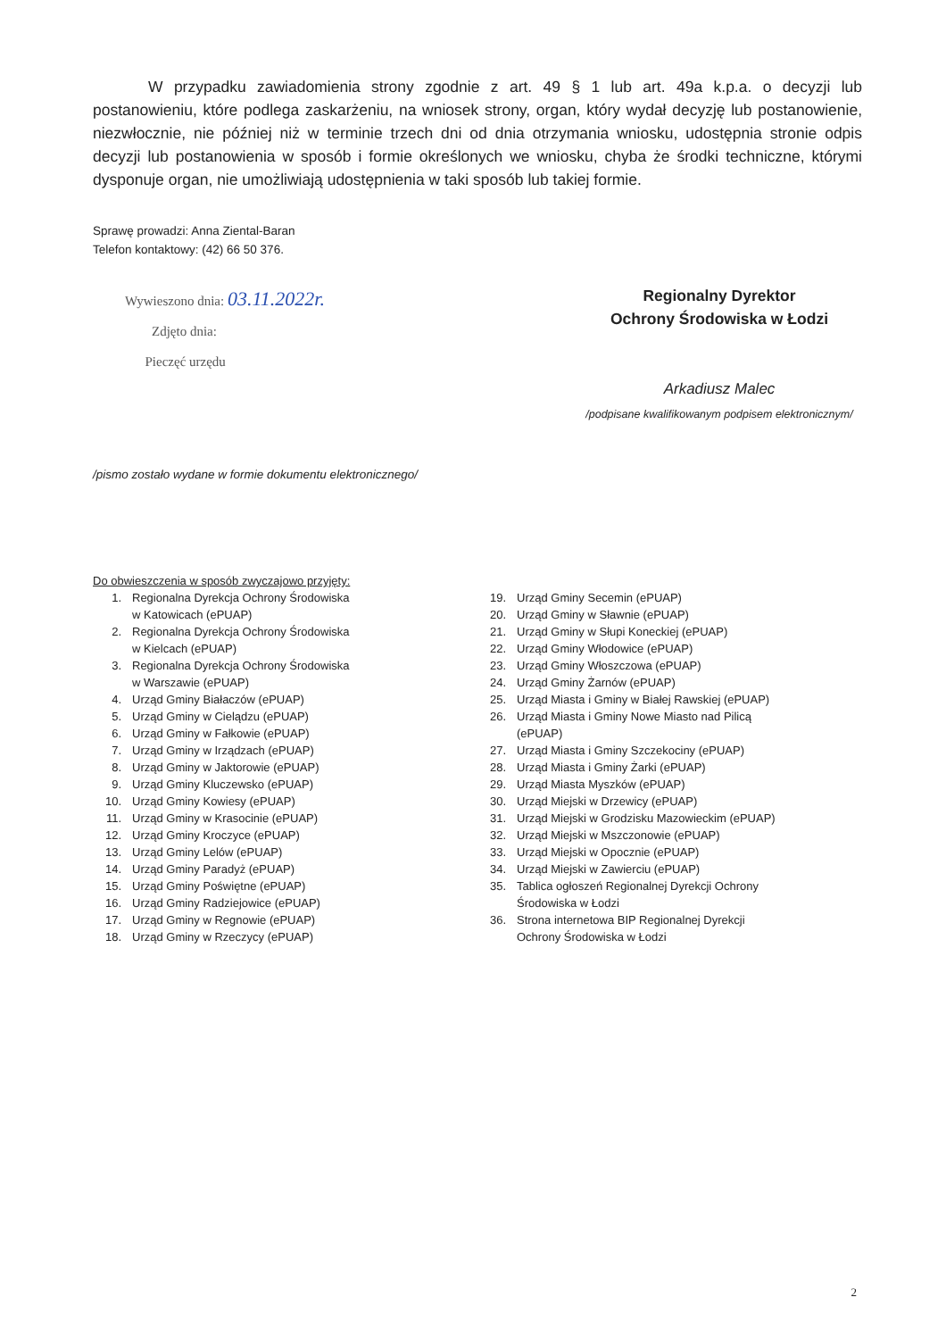W przypadku zawiadomienia strony zgodnie z art. 49 § 1 lub art. 49a k.p.a. o decyzji lub postanowieniu, które podlega zaskarżeniu, na wniosek strony, organ, który wydał decyzję lub postanowienie, niezwłocznie, nie później niż w terminie trzech dni od dnia otrzymania wniosku, udostępnia stronie odpis decyzji lub postanowienia w sposób i formie określonych we wniosku, chyba że środki techniczne, którymi dysponuje organ, nie umożliwiają udostępnienia w taki sposób lub takiej formie.
Sprawę prowadzi: Anna Ziental-Baran
Telefon kontaktowy: (42) 66 50 376.
Wywieszono dnia: 03.11.2022r.
Zdjęto dnia:
Pieczęć urzędu
Regionalny Dyrektor
Ochrony Środowiska w Łodzi
Arkadiusz Malec
/podpisane kwalifikowanym podpisem elektronicznym/
/pismo zostało wydane w formie dokumentu elektronicznego/
Do obwieszczenia w sposób zwyczajowo przyjęty:
1. Regionalna Dyrekcja Ochrony Środowiska
w Katowicach (ePUAP)
2. Regionalna Dyrekcja Ochrony Środowiska
w Kielcach (ePUAP)
3. Regionalna Dyrekcja Ochrony Środowiska
w Warszawie (ePUAP)
4. Urząd Gminy Białaczów (ePUAP)
5. Urząd Gminy w Cielądzu (ePUAP)
6. Urząd Gminy w Fałkowie (ePUAP)
7. Urząd Gminy w Irządzach (ePUAP)
8. Urząd Gminy w Jaktorowie (ePUAP)
9. Urząd Gminy Kluczewsko (ePUAP)
10. Urząd Gminy Kowiesy (ePUAP)
11. Urząd Gminy w Krasocinie (ePUAP)
12. Urząd Gminy Kroczyce (ePUAP)
13. Urząd Gminy Lelów (ePUAP)
14. Urząd Gminy Paradyż (ePUAP)
15. Urząd Gminy Poświętne (ePUAP)
16. Urząd Gminy Radziejowice (ePUAP)
17. Urząd Gminy w Regnowie (ePUAP)
18. Urząd Gminy w Rzeczycy (ePUAP)
19. Urząd Gminy Secemin (ePUAP)
20. Urząd Gminy w Sławnie (ePUAP)
21. Urząd Gminy w Słupi Koneckiej (ePUAP)
22. Urząd Gminy Włodowice (ePUAP)
23. Urząd Gminy Włoszczowa (ePUAP)
24. Urząd Gminy Żarnów (ePUAP)
25. Urząd Miasta i Gminy w Białej Rawskiej (ePUAP)
26. Urząd Miasta i Gminy Nowe Miasto nad Pilicą
(ePUAP)
27. Urząd Miasta i Gminy Szczekociny (ePUAP)
28. Urząd Miasta i Gminy Żarki (ePUAP)
29. Urząd Miasta Myszków (ePUAP)
30. Urząd Miejski w Drzewicy (ePUAP)
31. Urząd Miejski w Grodzisku Mazowieckim (ePUAP)
32. Urząd Miejski w Mszczonowie (ePUAP)
33. Urząd Miejski w Opocznie (ePUAP)
34. Urząd Miejski w Zawierciu (ePUAP)
35. Tablica ogłoszeń Regionalnej Dyrekcji Ochrony
Środowiska w Łodzi
36. Strona internetowa BIP Regionalnej Dyrekcji
Ochrony Środowiska w Łodzi
2